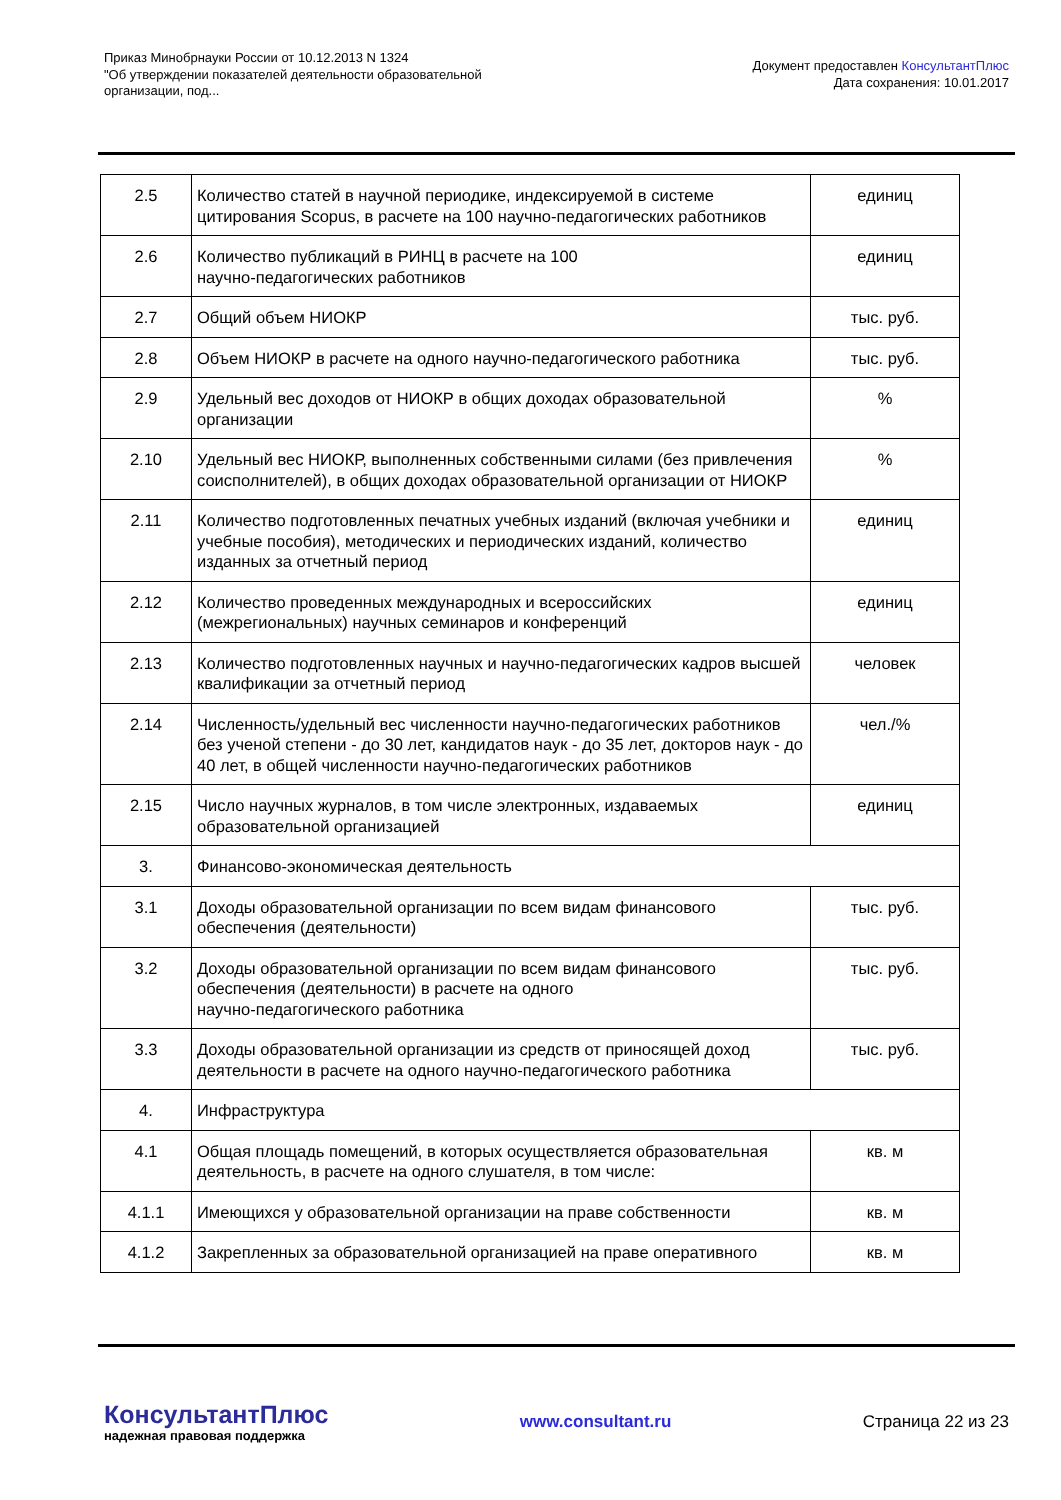Приказ Минобрнауки России от 10.12.2013 N 1324
"Об утверждении показателей деятельности образовательной
организации, под...
Документ предоставлен КонсультантПлюс
Дата сохранения: 10.01.2017
| 2.5 | Количество статей в научной периодике, индексируемой в системе цитирования Scopus, в расчете на 100 научно-педагогических работников | единиц |
| 2.6 | Количество публикаций в РИНЦ в расчете на 100 научно-педагогических работников | единиц |
| 2.7 | Общий объем НИОКР | тыс. руб. |
| 2.8 | Объем НИОКР в расчете на одного научно-педагогического работника | тыс. руб. |
| 2.9 | Удельный вес доходов от НИОКР в общих доходах образовательной организации | % |
| 2.10 | Удельный вес НИОКР, выполненных собственными силами (без привлечения соисполнителей), в общих доходах образовательной организации от НИОКР | % |
| 2.11 | Количество подготовленных печатных учебных изданий (включая учебники и учебные пособия), методических и периодических изданий, количество изданных за отчетный период | единиц |
| 2.12 | Количество проведенных международных и всероссийских (межрегиональных) научных семинаров и конференций | единиц |
| 2.13 | Количество подготовленных научных и научно-педагогических кадров высшей квалификации за отчетный период | человек |
| 2.14 | Численность/удельный вес численности научно-педагогических работников без ученой степени - до 30 лет, кандидатов наук - до 35 лет, докторов наук - до 40 лет, в общей численности научно-педагогических работников | чел./% |
| 2.15 | Число научных журналов, в том числе электронных, издаваемых образовательной организацией | единиц |
| 3. | Финансово-экономическая деятельность | |
| 3.1 | Доходы образовательной организации по всем видам финансового обеспечения (деятельности) | тыс. руб. |
| 3.2 | Доходы образовательной организации по всем видам финансового обеспечения (деятельности) в расчете на одного научно-педагогического работника | тыс. руб. |
| 3.3 | Доходы образовательной организации из средств от приносящей доход деятельности в расчете на одного научно-педагогического работника | тыс. руб. |
| 4. | Инфраструктура | |
| 4.1 | Общая площадь помещений, в которых осуществляется образовательная деятельность, в расчете на одного слушателя, в том числе: | кв. м |
| 4.1.1 | Имеющихся у образовательной организации на праве собственности | кв. м |
| 4.1.2 | Закрепленных за образовательной организацией на праве оперативного | кв. м |
КонсультантПлюс
надежная правовая поддержка
www.consultant.ru Страница 22 из 23